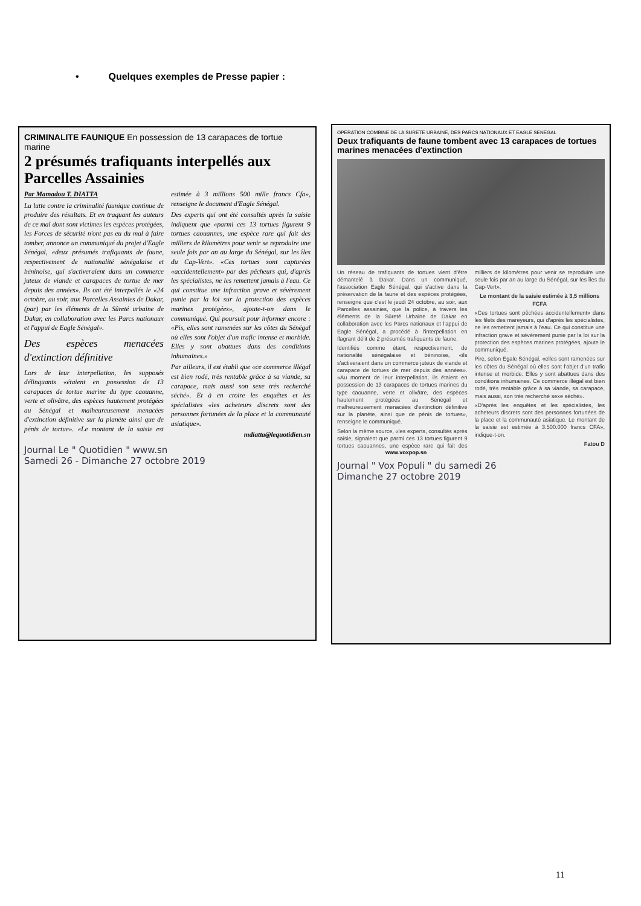• Quelques exemples de Presse papier :
CRIMINALITE FAUNIQUE En possession de 13 carapaces de tortue marine
2 présumés trafiquants interpellés aux Parcelles Assainies
Par Mamadou T. DIATTA
La lutte contre la criminalité faunique continue de produire des résultats. Et en traquant les auteurs de ce mal dont sont victimes les espèces protégées, les Forces de sécurité n'ont pas eu du mal à faire tomber, annonce un communiqué du projet d'Eagle Sénégal, «deux présumés trafiquants de faune, respectivement de nationalité sénégalaise et béninoise, qui s'activeraient dans un commerce juteux de viande et carapaces de tortue de mer depuis des années». Ils ont été interpellés le «24 octobre, au soir, aux Parcelles Assainies de Dakar, (par) par les éléments de la Sûreté urbaine de Dakar, en collaboration avec les Parcs nationaux et l'appui de Eagle Sénégal».
Des espèces menacées d'extinction définitive
Lors de leur interpellation, les supposés délinquants «étaient en possession de 13 carapaces de tortue marine du type caouanne, verte et olivâtre, des espèces hautement protégées au Sénégal et malheureusement menacées d'extinction définitive sur la planète ainsi que de pénis de tortue». «Le montant de la saisie est estimée à 3 millions 500 mille francs Cfa», renseigne le document d'Eagle Sénégal.
Des experts qui ont été consultés après la saisie indiquent que «parmi ces 13 tortues figurent 9 tortues caouannes, une espèce rare qui fait des milliers de kilomètres pour venir se reproduire une seule fois par an au large du Sénégal, sur les îles du Cap-Vert». «Ces tortues sont capturées «accidentellement» par des pêcheurs qui, d'après les spécialistes, ne les remettent jamais à l'eau. Ce qui constitue une infraction grave et sévèrement punie par la loi sur la protection des espèces marines protégées», ajoute-t-on dans le communiqué. Qui poursuit pour informer encore : «Pis, elles sont ramenées sur les côtes du Sénégal où elles sont l'objet d'un trafic intense et morbide. Elles y sont abattues dans des conditions inhumaines.»
Par ailleurs, il est établi que «ce commerce illégal est bien rodé, très rentable grâce à sa viande, sa carapace, mais aussi son sexe très recherché séché». Et à en croire les enquêtes et les spécialistes «les acheteurs discrets sont des personnes fortunées de la place et la communauté asiatique».
mdiatta@lequotidien.sn
Journal Le " Quotidien " www.sn
Samedi 26 - Dimanche 27 octobre 2019
OPERATION COMBINE DE LA SURETE URBAINE, DES PARCS NATIONAUX ET EAGLE SENEGAL
Deux trafiquants de faune tombent avec 13 carapaces de tortues marines menacées d'extinction
Un réseau de trafiquants de tortues vient d'être démantelé à Dakar. Dans un communiqué, l'association Eagle Sénégal, qui s'active dans la préservation de la faune et des espèces protégées, renseigne que c'est le jeudi 24 octobre, au soir, aux Parcelles assainies, que la police, à travers les éléments de la Sûreté Urbaine de Dakar en collaboration avec les Parcs nationaux et l'appui de Eagle Sénégal, a procédé à l'interpellation en flagrant délit de 2 présumés trafiquants de faune.
Identifiés comme étant, respectivement, de nationalité sénégalaise et béninoise, «ils s'activeraient dans un commerce juteux de viande et carapace de tortues de mer depuis des années». «Au moment de leur interpellation, ils étaient en possession de 13 carapaces de tortues marines du type caouanne, verte et olivâtre, des espèces hautement protégées au Sénégal et malheureusement menacées d'extinction définitive sur la planète, ainsi que de pénis de tortues», renseigne le communiqué.
Selon la même source, «les experts, consultés après saisie, signalent que parmi ces 13 tortues figurent 9 tortues caouannes, une espèce rare qui fait des milliers de kilomètres pour venir se reproduire une seule fois par an au large du Sénégal, sur les îles du Cap-Vert».
Le montant de la saisie estimée à 3,5 millions FCFA
«Ces tortues sont pêchées accidentellement» dans les filets des mareyeurs, qui d'après les spécialistes, ne les remettent jamais à l'eau. Ce qui constitue une infraction grave et sévèrement punie par la loi sur la protection des espèces marines protégées, ajoute le communiqué.
Pire, selon Egale Sénégal, «elles sont ramenées sur les côtes du Sénégal où elles sont l'objet d'un trafic intense et morbide. Elles y sont abattues dans des conditions inhumaines. Ce commerce illégal est bien rodé, très rentable grâce à sa viande, sa carapace, mais aussi, son très recherché sexe séché».
«D'après les enquêtes et les spécialistes, les acheteurs discrets sont des personnes fortunées de la place et la communauté asiatique. Le montant de la saisie est estimée à 3.500.000 francs CFA», indique-t-on.
Fatou D
www.voxpop.sn
Journal " Vox Populi " du samedi 26
Dimanche 27 octobre 2019
11